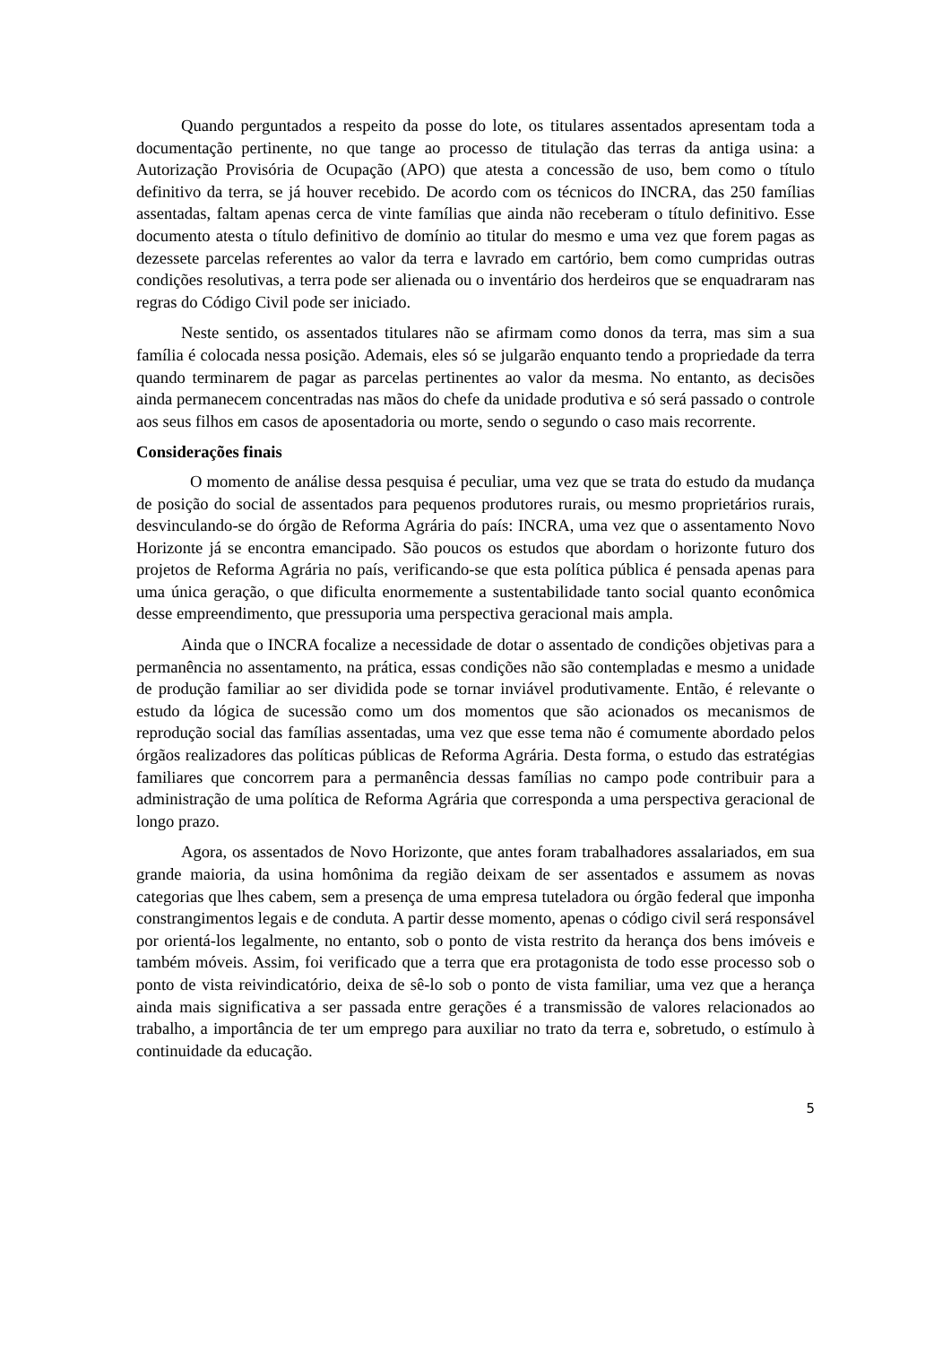Quando perguntados a respeito da posse do lote, os titulares assentados apresentam toda a documentação pertinente, no que tange ao processo de titulação das terras da antiga usina: a Autorização Provisória de Ocupação (APO) que atesta a concessão de uso, bem como o título definitivo da terra, se já houver recebido. De acordo com os técnicos do INCRA, das 250 famílias assentadas, faltam apenas cerca de vinte famílias que ainda não receberam o título definitivo. Esse documento atesta o título definitivo de domínio ao titular do mesmo e uma vez que forem pagas as dezessete parcelas referentes ao valor da terra e lavrado em cartório, bem como cumpridas outras condições resolutivas, a terra pode ser alienada ou o inventário dos herdeiros que se enquadraram nas regras do Código Civil pode ser iniciado.
Neste sentido, os assentados titulares não se afirmam como donos da terra, mas sim a sua família é colocada nessa posição. Ademais, eles só se julgarão enquanto tendo a propriedade da terra quando terminarem de pagar as parcelas pertinentes ao valor da mesma. No entanto, as decisões ainda permanecem concentradas nas mãos do chefe da unidade produtiva e só será passado o controle aos seus filhos em casos de aposentadoria ou morte, sendo o segundo o caso mais recorrente.
Considerações finais
O momento de análise dessa pesquisa é peculiar, uma vez que se trata do estudo da mudança de posição do social de assentados para pequenos produtores rurais, ou mesmo proprietários rurais, desvinculando-se do órgão de Reforma Agrária do país: INCRA, uma vez que o assentamento Novo Horizonte já se encontra emancipado. São poucos os estudos que abordam o horizonte futuro dos projetos de Reforma Agrária no país, verificando-se que esta política pública é pensada apenas para uma única geração, o que dificulta enormemente a sustentabilidade tanto social quanto econômica desse empreendimento, que pressuporia uma perspectiva geracional mais ampla.
Ainda que o INCRA focalize a necessidade de dotar o assentado de condições objetivas para a permanência no assentamento, na prática, essas condições não são contempladas e mesmo a unidade de produção familiar ao ser dividida pode se tornar inviável produtivamente. Então, é relevante o estudo da lógica de sucessão como um dos momentos que são acionados os mecanismos de reprodução social das famílias assentadas, uma vez que esse tema não é comumente abordado pelos órgãos realizadores das políticas públicas de Reforma Agrária. Desta forma, o estudo das estratégias familiares que concorrem para a permanência dessas famílias no campo pode contribuir para a administração de uma política de Reforma Agrária que corresponda a uma perspectiva geracional de longo prazo.
Agora, os assentados de Novo Horizonte, que antes foram trabalhadores assalariados, em sua grande maioria, da usina homônima da região deixam de ser assentados e assumem as novas categorias que lhes cabem, sem a presença de uma empresa tuteladora ou órgão federal que imponha constrangimentos legais e de conduta. A partir desse momento, apenas o código civil será responsável por orientá-los legalmente, no entanto, sob o ponto de vista restrito da herança dos bens imóveis e também móveis. Assim, foi verificado que a terra que era protagonista de todo esse processo sob o ponto de vista reivindicatório, deixa de sê-lo sob o ponto de vista familiar, uma vez que a herança ainda mais significativa a ser passada entre gerações é a transmissão de valores relacionados ao trabalho, a importância de ter um emprego para auxiliar no trato da terra e, sobretudo, o estímulo à continuidade da educação.
5